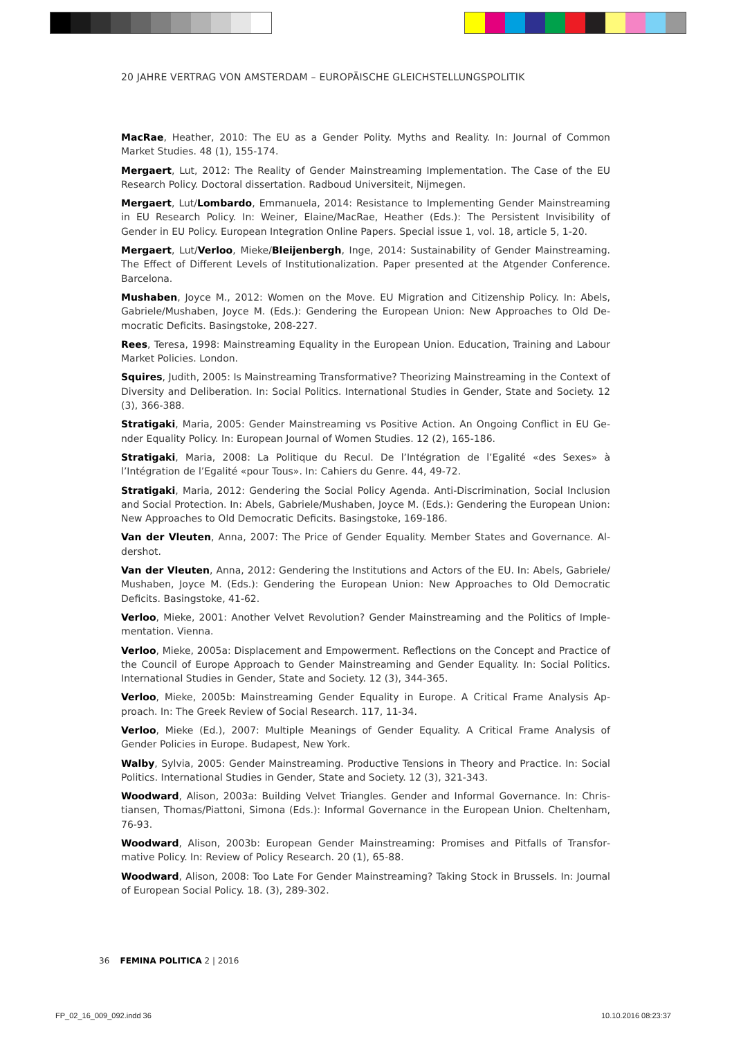20 JAHRE VERTRAG VON AMSTERDAM – EUROPÄISCHE GLEICHSTELLUNGSPOLITIK
MacRae, Heather, 2010: The EU as a Gender Polity. Myths and Reality. In: Journal of Common Market Studies. 48 (1), 155-174.
Mergaert, Lut, 2012: The Reality of Gender Mainstreaming Implementation. The Case of the EU Research Policy. Doctoral dissertation. Radboud Universiteit, Nijmegen.
Mergaert, Lut/Lombardo, Emmanuela, 2014: Resistance to Implementing Gender Mainstrea­ming in EU Research Policy. In: Weiner, Elaine/MacRae, Heather (Eds.): The Persistent Invisibility of Gender in EU Policy. European Integration Online Papers. Special issue 1, vol. 18, article 5, 1-20.
Mergaert, Lut/Verloo, Mieke/Bleijenbergh, Inge, 2014: Sustainability of Gender Mainstreaming. The Effect of Different Levels of Institutionalization. Paper presented at the Atgender Conference. Barcelona.
Mushaben, Joyce M., 2012: Women on the Move. EU Migration and Citizenship Policy. In: Abels, Gabriele/Mushaben, Joyce M. (Eds.): Gendering the European Union: New Approaches to Old De­mocratic Deficits. Basingstoke, 208-227.
Rees, Teresa, 1998: Mainstreaming Equality in the European Union. Education, Training and La­bour Market Policies. London.
Squires, Judith, 2005: Is Mainstreaming Transformative? Theorizing Mainstreaming in the Con­text of Diversity and Deliberation. In: Social Politics. International Studies in Gender, State and Society. 12 (3), 366-388.
Stratigaki, Maria, 2005: Gender Mainstreaming vs Positive Action. An Ongoing Conflict in EU Ge­nder Equality Policy. In: European Journal of Women Studies. 12 (2), 165-186.
Stratigaki, Maria, 2008: La Politique du Recul. De l’Intégration de l’Egalité «des Sexes» à l’Intégration de l’Egalité «pour Tous». In: Cahiers du Genre. 44, 49-72.
Stratigaki, Maria, 2012: Gendering the Social Policy Agenda. Anti-Discrimination, Social Inclusion and Social Protection. In: Abels, Gabriele/Mushaben, Joyce M. (Eds.): Gendering the European Union: New Approaches to Old Democratic Deficits. Basingstoke, 169-186.
Van der Vleuten, Anna, 2007: The Price of Gender Equality. Member States and Governance. Al­dershot.
Van der Vleuten, Anna, 2012: Gendering the Institutions and Actors of the EU. In: Abels, Gabriele/ Mushaben, Joyce M. (Eds.): Gendering the European Union: New Approaches to Old Democratic Deficits. Basingstoke, 41-62.
Verloo, Mieke, 2001: Another Velvet Revolution? Gender Mainstreaming and the Politics of Imple­mentation. Vienna.
Verloo, Mieke, 2005a: Displacement and Empowerment. Reflections on the Concept and Practice of the Council of Europe Approach to Gender Mainstreaming and Gender Equality. In: Social Poli­tics. International Studies in Gender, State and Society. 12 (3), 344-365.
Verloo, Mieke, 2005b: Mainstreaming Gender Equality in Europe. A Critical Frame Analysis Ap­proach. In: The Greek Review of Social Research. 117, 11-34.
Verloo, Mieke (Ed.), 2007: Multiple Meanings of Gender Equality. A Critical Frame Analysis of Gender Policies in Europe. Budapest, New York.
Walby, Sylvia, 2005: Gender Mainstreaming. Productive Tensions in Theory and Practice. In: So­cial Politics. International Studies in Gender, State and Society. 12 (3), 321-343.
Woodward, Alison, 2003a: Building Velvet Triangles. Gender and Informal Governance. In: Chris­tiansen, Thomas/Piattoni, Simona (Eds.): Informal Governance in the European Union. Chelten­ham, 76-93.
Woodward, Alison, 2003b: European Gender Mainstreaming: Promises and Pitfalls of Transfor­mative Policy. In: Review of Policy Research. 20 (1), 65-88.
Woodward, Alison, 2008: Too Late For Gender Mainstreaming? Taking Stock in Brussels. In: Jour­nal of European Social Policy. 18. (3), 289-302.
36 FEMINA POLITICA 2 | 2016
FP_02_16_009_092.indd 36 10.10.2016 08:23:37